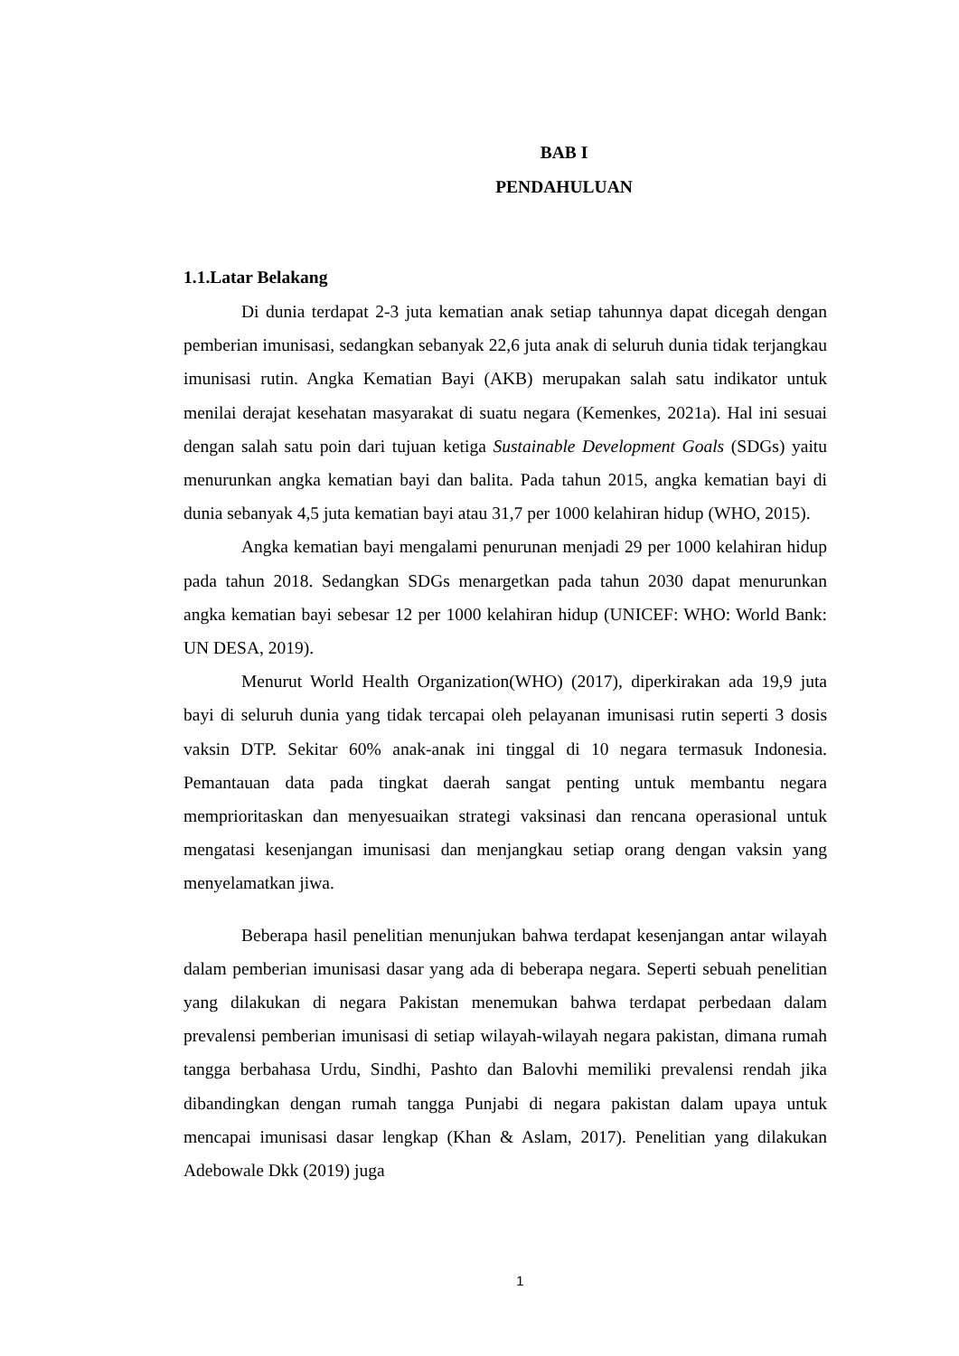BAB I
PENDAHULUAN
1.1.Latar Belakang
Di dunia terdapat 2-3 juta kematian anak setiap tahunnya dapat dicegah dengan pemberian imunisasi, sedangkan sebanyak 22,6 juta anak di seluruh dunia tidak terjangkau imunisasi rutin. Angka Kematian Bayi (AKB) merupakan salah satu indikator untuk menilai derajat kesehatan masyarakat di suatu negara (Kemenkes, 2021a). Hal ini sesuai dengan salah satu poin dari tujuan ketiga Sustainable Development Goals (SDGs) yaitu menurunkan angka kematian bayi dan balita. Pada tahun 2015, angka kematian bayi di dunia sebanyak 4,5 juta kematian bayi atau 31,7 per 1000 kelahiran hidup (WHO, 2015).
Angka kematian bayi mengalami penurunan menjadi 29 per 1000 kelahiran hidup pada tahun 2018. Sedangkan SDGs menargetkan pada tahun 2030 dapat menurunkan angka kematian bayi sebesar 12 per 1000 kelahiran hidup (UNICEF: WHO: World Bank: UN DESA, 2019).
Menurut World Health Organization(WHO) (2017), diperkirakan ada 19,9 juta bayi di seluruh dunia yang tidak tercapai oleh pelayanan imunisasi rutin seperti 3 dosis vaksin DTP. Sekitar 60% anak-anak ini tinggal di 10 negara termasuk Indonesia. Pemantauan data pada tingkat daerah sangat penting untuk membantu negara memprioritaskan dan menyesuaikan strategi vaksinasi dan rencana operasional untuk mengatasi kesenjangan imunisasi dan menjangkau setiap orang dengan vaksin yang menyelamatkan jiwa.
Beberapa hasil penelitian menunjukan bahwa terdapat kesenjangan antar wilayah dalam pemberian imunisasi dasar yang ada di beberapa negara. Seperti sebuah penelitian yang dilakukan di negara Pakistan menemukan bahwa terdapat perbedaan dalam prevalensi pemberian imunisasi di setiap wilayah-wilayah negara pakistan, dimana rumah tangga berbahasa Urdu, Sindhi, Pashto dan Balovhi memiliki prevalensi rendah jika dibandingkan dengan rumah tangga Punjabi di negara pakistan dalam upaya untuk mencapai imunisasi dasar lengkap (Khan & Aslam, 2017). Penelitian yang dilakukan Adebowale Dkk (2019) juga
1